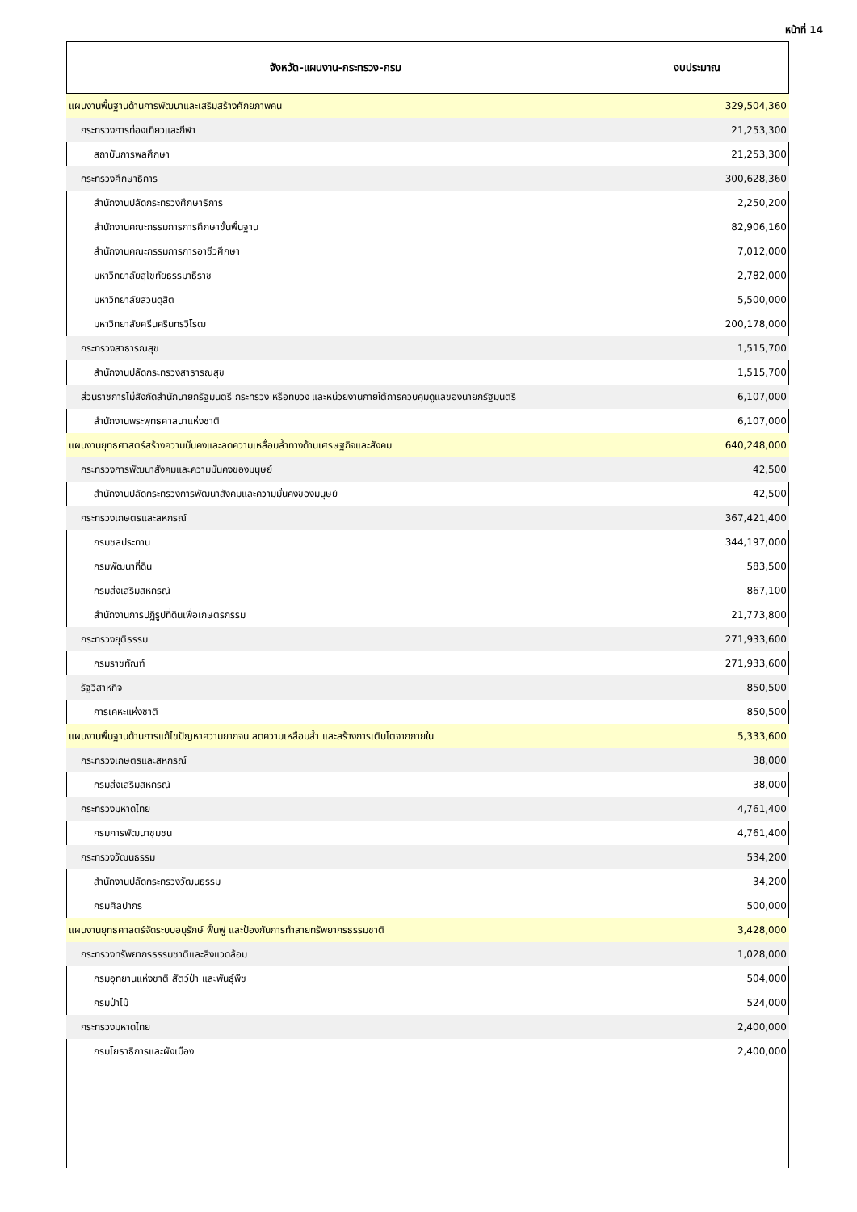หน้าที่ 14
| จังหวัด-แผนงาน-กระทรวง-กรม | งบประมาณ |
| --- | --- |
| แผนงานพื้นฐานด้านการพัฒนาและเสริมสร้างศักยภาพคน | 329,504,360 |
| กระทรวงการท่องเที่ยวและกีฬา | 21,253,300 |
| สถาบันการพลศึกษา | 21,253,300 |
| กระทรวงศึกษาธิการ | 300,628,360 |
| สำนักงานปลัดกระทรวงศึกษาธิการ | 2,250,200 |
| สำนักงานคณะกรรมการการศึกษาขั้นพื้นฐาน | 82,906,160 |
| สำนักงานคณะกรรมการการอาชีวศึกษา | 7,012,000 |
| มหาวิทยาลัยสุโขทัยธรรมาธิราช | 2,782,000 |
| มหาวิทยาลัยสวนดุสิต | 5,500,000 |
| มหาวิทยาลัยศรีนครินทรวิโรฒ | 200,178,000 |
| กระทรวงสาธารณสุข | 1,515,700 |
| สำนักงานปลัดกระทรวงสาธารณสุข | 1,515,700 |
| ส่วนราชการไม่สังกัดสำนักนายกรัฐมนตรี กระทรวง หรือทบวง และหน่วยงานภายใต้การควบคุมดูแลของนายกรัฐมนตรี | 6,107,000 |
| สำนักงานพระพุทธศาสนาแห่งชาติ | 6,107,000 |
| แผนงานยุทธศาสตร์สร้างความมั่นคงและลดความเหลื่อมล้ำทางด้านเศรษฐกิจและสังคม | 640,248,000 |
| กระทรวงการพัฒนาสังคมและความมั่นคงของมนุษย์ | 42,500 |
| สำนักงานปลัดกระทรวงการพัฒนาสังคมและความมั่นคงของมนุษย์ | 42,500 |
| กระทรวงเกษตรและสหกรณ์ | 367,421,400 |
| กรมชลประทาน | 344,197,000 |
| กรมพัฒนาที่ดิน | 583,500 |
| กรมส่งเสริมสหกรณ์ | 867,100 |
| สำนักงานการปฏิรูปที่ดินเพื่อเกษตรกรรม | 21,773,800 |
| กระทรวงยุติธรรม | 271,933,600 |
| กรมราชทัณฑ์ | 271,933,600 |
| รัฐวิสาหกิจ | 850,500 |
| การเคหะแห่งชาติ | 850,500 |
| แผนงานพื้นฐานด้านการแก้ไขปัญหาความยากจน ลดความเหลื่อมล้ำ และสร้างการเติบโตจากภายใน | 5,333,600 |
| กระทรวงเกษตรและสหกรณ์ | 38,000 |
| กรมส่งเสริมสหกรณ์ | 38,000 |
| กระทรวงมหาดไทย | 4,761,400 |
| กรมการพัฒนาชุมชน | 4,761,400 |
| กระทรวงวัฒนธรรม | 534,200 |
| สำนักงานปลัดกระทรวงวัฒนธรรม | 34,200 |
| กรมศิลปากร | 500,000 |
| แผนงานยุทธศาสตร์จัดระบบอนุรักษ์ ฟื้นฟู และป้องกันการทำลายทรัพยากรธรรมชาติ | 3,428,000 |
| กระทรวงทรัพยากรธรรมชาติและสิ่งแวดล้อม | 1,028,000 |
| กรมอุทยานแห่งชาติ สัตว์ป่า และพันธุ์พืช | 504,000 |
| กรมป่าไม้ | 524,000 |
| กระทรวงมหาดไทย | 2,400,000 |
| กรมโยธาธิการและผังเมือง | 2,400,000 |